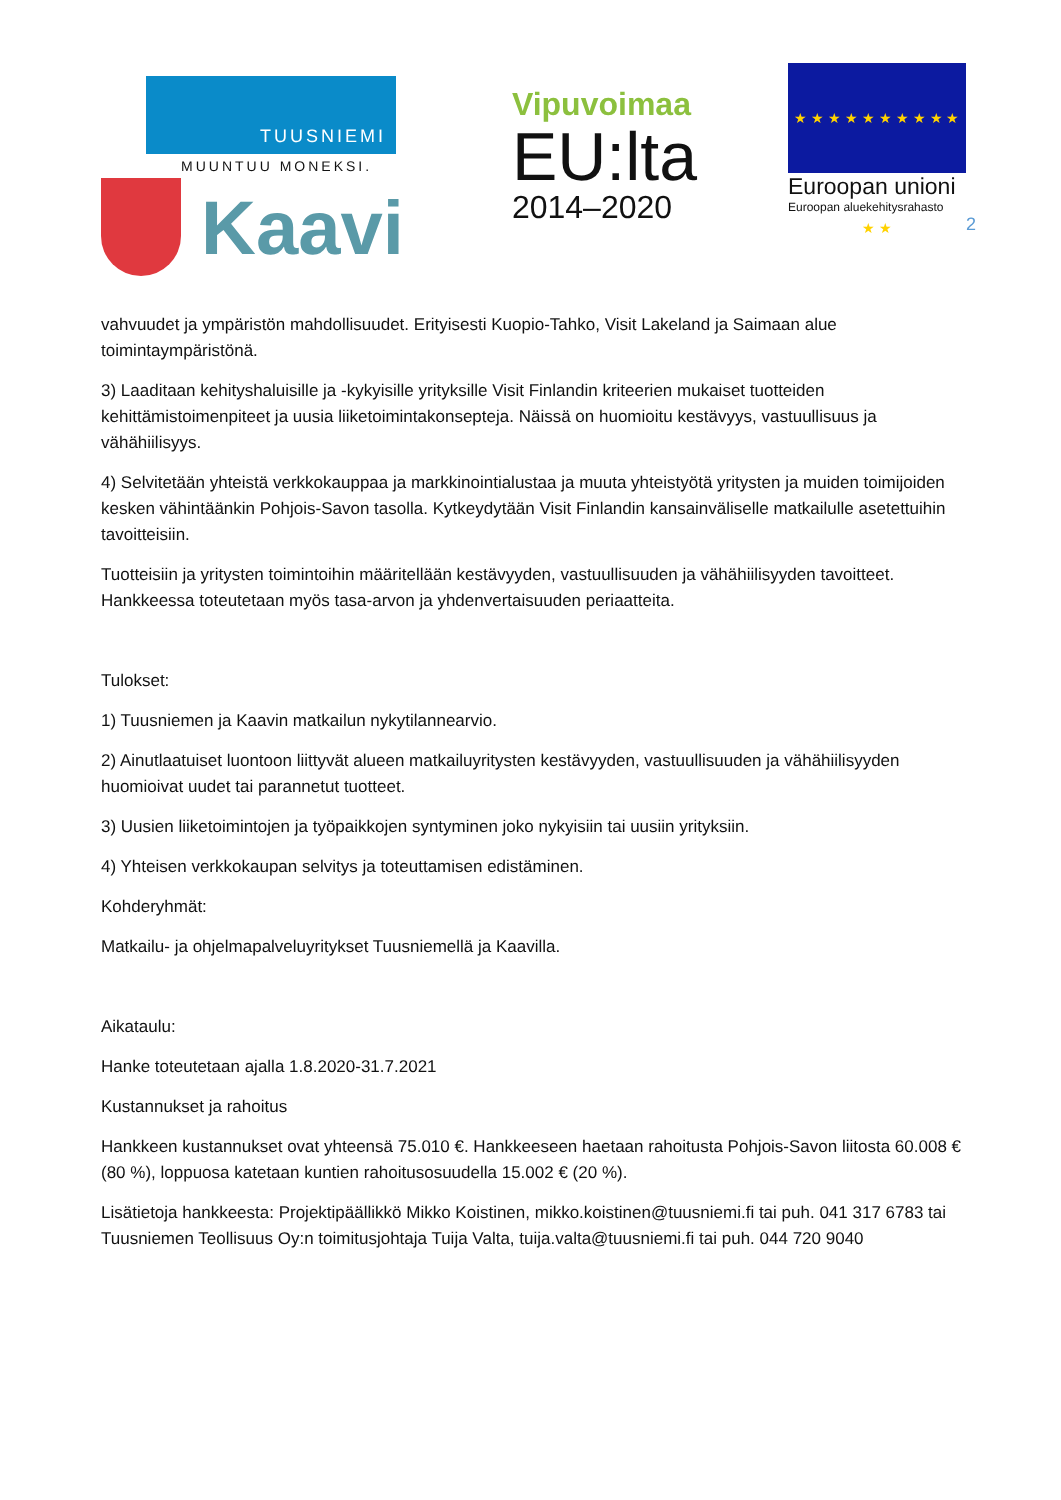TUUSNIEMI
MUUNTUU MONEKSI.
Kaavi
Vipuvoimaa
EU:lta
2014–2020
★ ★ ★ ★ ★ ★ ★ ★ ★ ★ ★ ★
Euroopan unioni
Euroopan aluekehitysrahasto
2
vahvuudet ja ympäristön mahdollisuudet. Erityisesti Kuopio-Tahko, Visit Lakeland ja Saimaan alue toimintaympäristönä.
3) Laaditaan kehityshaluisille ja -kykyisille yrityksille Visit Finlandin kriteerien mukaiset tuotteiden kehittämistoimenpiteet ja uusia liiketoimintakonsepteja. Näissä on huomioitu kestävyys, vastuullisuus ja vähähiilisyys.
4) Selvitetään yhteistä verkkokauppaa ja markkinointialustaa ja muuta yhteistyötä yritysten ja muiden toimijoiden kesken vähintäänkin Pohjois-Savon tasolla. Kytkeydytään Visit Finlandin kansainväliselle matkailulle asetettuihin tavoitteisiin.
Tuotteisiin ja yritysten toimintoihin määritellään kestävyyden, vastuullisuuden ja vähähiilisyyden tavoitteet. Hankkeessa toteutetaan myös tasa-arvon ja yhdenvertaisuuden periaatteita.
Tulokset:
1) Tuusniemen ja Kaavin matkailun nykytilannearvio.
2) Ainutlaatuiset luontoon liittyvät alueen matkailuyritysten kestävyyden, vastuullisuuden ja vähähiilisyyden huomioivat uudet tai parannetut tuotteet.
3) Uusien liiketoimintojen ja työpaikkojen syntyminen joko nykyisiin tai uusiin yrityksiin.
4) Yhteisen verkkokaupan selvitys ja toteuttamisen edistäminen.
Kohderyhmät:
Matkailu- ja ohjelmapalveluyritykset Tuusniemellä ja Kaavilla.
Aikataulu:
Hanke toteutetaan ajalla 1.8.2020-31.7.2021
Kustannukset ja rahoitus
Hankkeen kustannukset ovat yhteensä 75.010 €. Hankkeeseen haetaan rahoitusta Pohjois-Savon liitosta 60.008 € (80 %), loppuosa katetaan kuntien rahoitusosuudella 15.002 € (20 %).
Lisätietoja hankkeesta: Projektipäällikkö Mikko Koistinen, mikko.koistinen@tuusniemi.fi tai puh. 041 317 6783 tai Tuusniemen Teollisuus Oy:n toimitusjohtaja Tuija Valta, tuija.valta@tuusniemi.fi tai puh. 044 720 9040